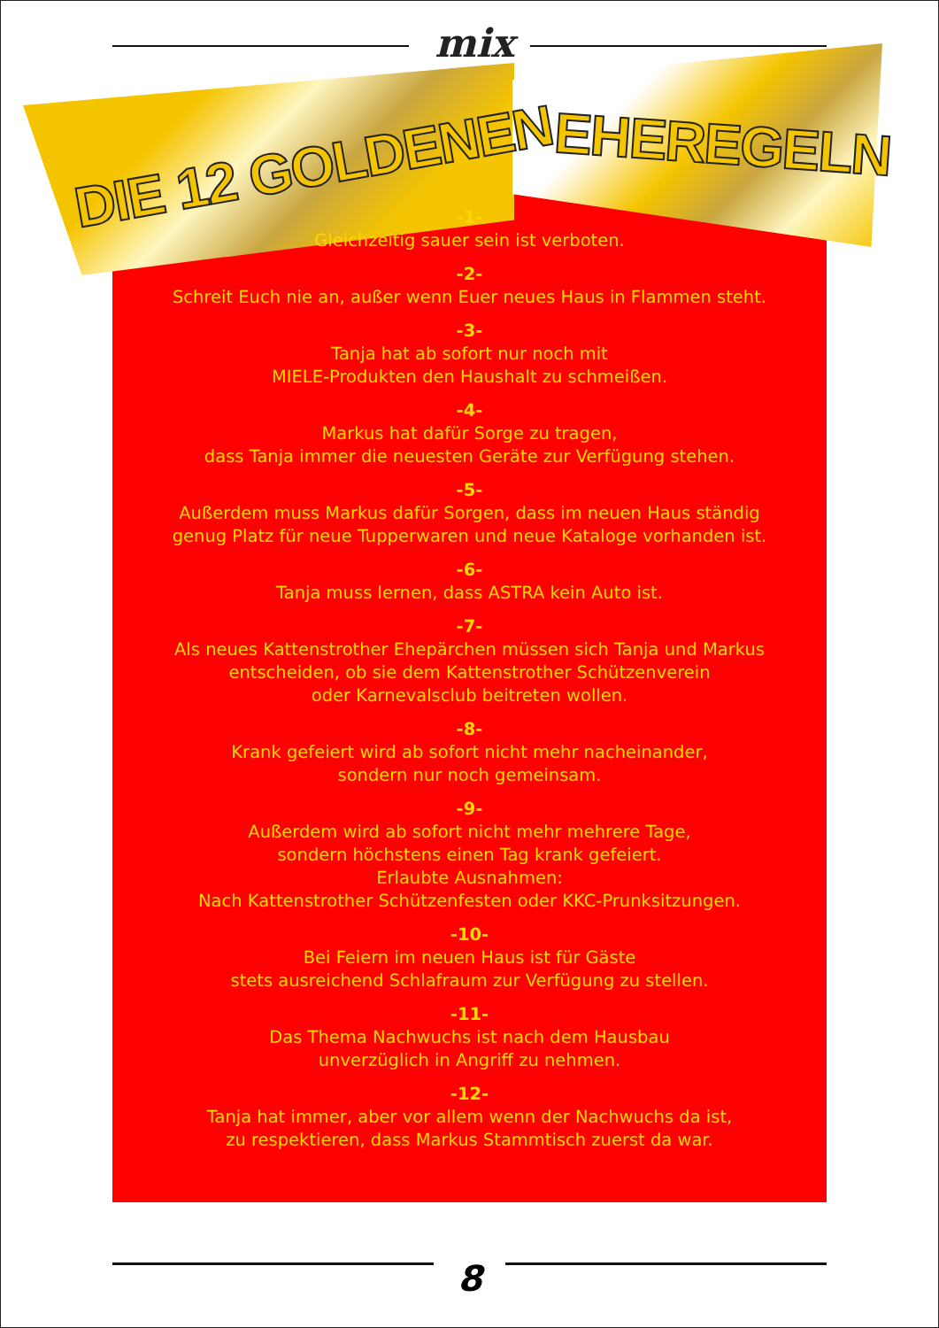mix
DIE 12 GOLDENEN EHEREGELN
-1-
Gleichzeitig sauer sein ist verboten.
-2-
Schreit Euch nie an, außer wenn Euer neues Haus in Flammen steht.
-3-
Tanja hat ab sofort nur noch mit
MIELE-Produkten den Haushalt zu schmeißen.
-4-
Markus hat dafür Sorge zu tragen,
dass Tanja immer die neuesten Geräte zur Verfügung stehen.
-5-
Außerdem muss Markus dafür Sorgen, dass im neuen Haus ständig
genug Platz für neue Tupperwaren und neue Kataloge vorhanden ist.
-6-
Tanja muss lernen, dass ASTRA kein Auto ist.
-7-
Als neues Kattenstrother Ehepärchen müssen sich Tanja und Markus
entscheiden, ob sie dem Kattenstrother Schützenverein
oder Karnevalsclub beitreten wollen.
-8-
Krank gefeiert wird ab sofort nicht mehr nacheinander,
sondern nur noch gemeinsam.
-9-
Außerdem wird ab sofort nicht mehr mehrere Tage,
sondern höchstens einen Tag krank gefeiert.
Erlaubte Ausnahmen:
Nach Kattenstrother Schützenfesten oder KKC-Prunksitzungen.
-10-
Bei Feiern im neuen Haus ist für Gäste
stets ausreichend Schlafraum zur Verfügung zu stellen.
-11-
Das Thema Nachwuchs ist nach dem Hausbau
unverzüglich in Angriff zu nehmen.
-12-
Tanja hat immer, aber vor allem wenn der Nachwuchs da ist,
zu respektieren, dass Markus Stammtisch zuerst da war.
8